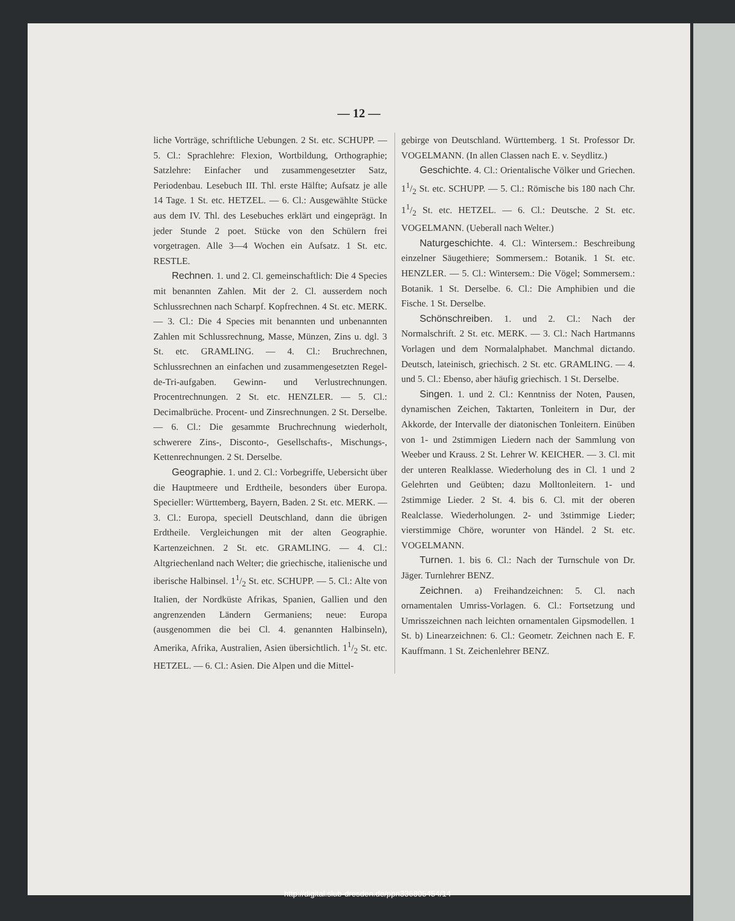— 12 —
liche Vorträge, schriftliche Uebungen. 2 St. etc. SCHUPP. — 5. Cl.: Sprachlehre: Flexion, Wortbildung, Orthographie; Satzlehre: Einfacher und zusammengesetzter Satz, Periodenbau. Lesebuch III. Thl. erste Hälfte; Aufsatz je alle 14 Tage. 1 St. etc. HETZEL. — 6. Cl.: Ausgewählte Stücke aus dem IV. Thl. des Lesebuches erklärt und eingeprägt. In jeder Stunde 2 poet. Stücke von den Schülern frei vorgetragen. Alle 3—4 Wochen ein Aufsatz. 1 St. etc. RESTLE.
Rechnen. 1. und 2. Cl. gemeinschaftlich: Die 4 Species mit benannten Zahlen. Mit der 2. Cl. ausserdem noch Schlussrechnen nach Scharpf. Kopfrechnen. 4 St. etc. MERK. — 3. Cl.: Die 4 Species mit benannten und unbenannten Zahlen mit Schlussrechnung, Masse, Münzen, Zins u. dgl. 3 St. etc. GRAMLING. — 4. Cl.: Bruchrechnen, Schlussrechnen an einfachen und zusammengesetzten Regel-de-Tri-aufgaben. Gewinn- und Verlustrechnungen. Procentrechnungen. 2 St. etc. HENZLER. — 5. Cl.: Decimalbrüche. Procent- und Zinsrechnungen. 2 St. Derselbe. — 6. Cl.: Die gesammte Bruchrechnung wiederholt, schwerere Zins-, Disconto-, Gesellschafts-, Mischungs-, Kettenrechnungen. 2 St. Derselbe.
Geographie. 1. und 2. Cl.: Vorbegriffe, Uebersicht über die Hauptmeere und Erdtheile, besonders über Europa. Specieller: Württemberg, Bayern, Baden. 2 St. etc. MERK. — 3. Cl.: Europa, speciell Deutschland, dann die übrigen Erdtheile. Vergleichungen mit der alten Geographie. Kartenzeichnen. 2 St. etc. GRAMLING. — 4. Cl.: Altgriechenland nach Welter; die griechische, italienische und iberische Halbinsel. 11/2 St. etc. SCHUPP. — 5. Cl.: Alte von Italien, der Nordküste Afrikas, Spanien, Gallien und den angrenzenden Ländern Germaniens; neue: Europa (ausgenommen die bei Cl. 4. genannten Halbinseln), Amerika, Afrika, Australien, Asien übersichtlich. 11/2 St. etc. HETZEL. — 6. Cl.: Asien. Die Alpen und die Mittel-
gebirge von Deutschland. Württemberg. 1 St. Professor Dr. VOGELMANN. (In allen Classen nach E. v. Seydlitz.)
Geschichte. 4. Cl.: Orientalische Völker und Griechen. 11/2 St. etc. SCHUPP. — 5. Cl.: Römische bis 180 nach Chr. 11/2 St. etc. HETZEL. — 6. Cl.: Deutsche. 2 St. etc. VOGELMANN. (Ueberall nach Welter.)
Naturgeschichte. 4. Cl.: Wintersem.: Beschreibung einzelner Säugethiere; Sommersem.: Botanik. 1 St. etc. HENZLER. — 5. Cl.: Wintersem.: Die Vögel; Sommersem.: Botanik. 1 St. Derselbe. 6. Cl.: Die Amphibien und die Fische. 1 St. Derselbe.
Schönschreiben. 1. und 2. Cl.: Nach der Normalschrift. 2 St. etc. MERK. — 3. Cl.: Nach Hartmanns Vorlagen und dem Normalalphabet. Manchmal dictando. Deutsch, lateinisch, griechisch. 2 St. etc. GRAMLING. — 4. und 5. Cl.: Ebenso, aber häufig griechisch. 1 St. Derselbe.
Singen. 1. und 2. Cl.: Kenntniss der Noten, Pausen, dynamischen Zeichen, Taktarten, Tonleitern in Dur, der Akkorde, der Intervalle der diatonischen Tonleitern. Einüben von 1- und 2stimmigen Liedern nach der Sammlung von Weeber und Krauss. 2 St. Lehrer W. KEICHER. — 3. Cl. mit der unteren Realklasse. Wiederholung des in Cl. 1 und 2 Gelehrten und Geübten; dazu Molltonleitern. 1- und 2stimmige Lieder. 2 St. 4. bis 6. Cl. mit der oberen Realclasse. Wiederholungen. 2- und 3stimmige Lieder; vierstimmige Chöre, worunter von Händel. 2 St. etc. VOGELMANN.
Turnen. 1. bis 6. Cl.: Nach der Turnschule von Dr. Jäger. Turnlehrer BENZ.
Zeichnen. a) Freihandzeichnen: 5. Cl. nach ornamentalen Umriss-Vorlagen. 6. Cl.: Fortsetzung und Umrisszeichnen nach leichten ornamentalen Gipsmodellen. 1 St. b) Linearzeichnen: 6. Cl.: Geometr. Zeichnen nach E. F. Kauffmann. 1 St. Zeichenlehrer BENZ.
http://digital.slub-dresden.de/ppn336805454/14